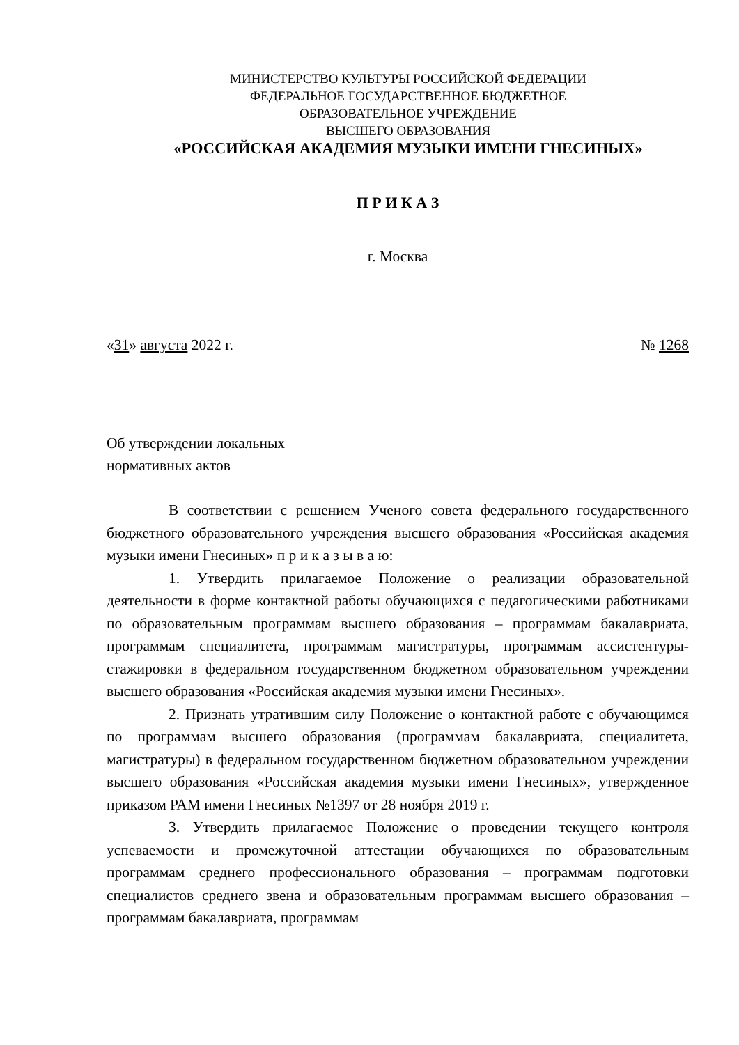МИНИСТЕРСТВО КУЛЬТУРЫ РОССИЙСКОЙ ФЕДЕРАЦИИ
ФЕДЕРАЛЬНОЕ ГОСУДАРСТВЕННОЕ БЮДЖЕТНОЕ
ОБРАЗОВАТЕЛЬНОЕ УЧРЕЖДЕНИЕ
ВЫСШЕГО ОБРАЗОВАНИЯ
«РОССИЙСКАЯ АКАДЕМИЯ МУЗЫКИ ИМЕНИ ГНЕСИНЫХ»
П Р И К А З
г. Москва
«31» августа 2022 г. № 1268
Об утверждении локальных
нормативных актов
В соответствии с решением Ученого совета федерального государственного бюджетного образовательного учреждения высшего образования «Российская академия музыки имени Гнесиных» п р и к а з ы в а ю:
1. Утвердить прилагаемое Положение о реализации образовательной деятельности в форме контактной работы обучающихся с педагогическими работниками по образовательным программам высшего образования – программам бакалавриата, программам специалитета, программам магистратуры, программам ассистентуры-стажировки в федеральном государственном бюджетном образовательном учреждении высшего образования «Российская академия музыки имени Гнесиных».
2. Признать утратившим силу Положение о контактной работе с обучающимся по программам высшего образования (программам бакалавриата, специалитета, магистратуры) в федеральном государственном бюджетном образовательном учреждении высшего образования «Российская академия музыки имени Гнесиных», утвержденное приказом РАМ имени Гнесиных №1397 от 28 ноября 2019 г.
3. Утвердить прилагаемое Положение о проведении текущего контроля успеваемости и промежуточной аттестации обучающихся по образовательным программам среднего профессионального образования – программам подготовки специалистов среднего звена и образовательным программам высшего образования – программам бакалавриата, программам